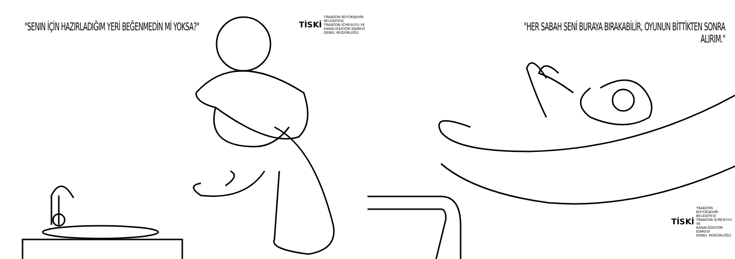"SENIN İÇİN HAZIRLADIĞIM YERİ BEĞENMEDİN Mİ YOKSA?"
TİSKİ TRABZON BÜYÜKŞEHİR BELEDİYESİ
TRABZON İÇMESUYU VE
KANALİZASYON İDARESİ
GENEL MÜDÜRLÜĞÜ
"HER SABAH SENİ BURAYA BIRAKABİLİR, OYUNUN BİTTİKTEN SONRA ALIRIM."
TİSKİ TRABZON BÜYÜKŞEHİR BELEDİYESİ
TRABZON İÇMESUYU VE
KANALİZASYON İDARESİ
GENEL MÜDÜRLÜĞÜ